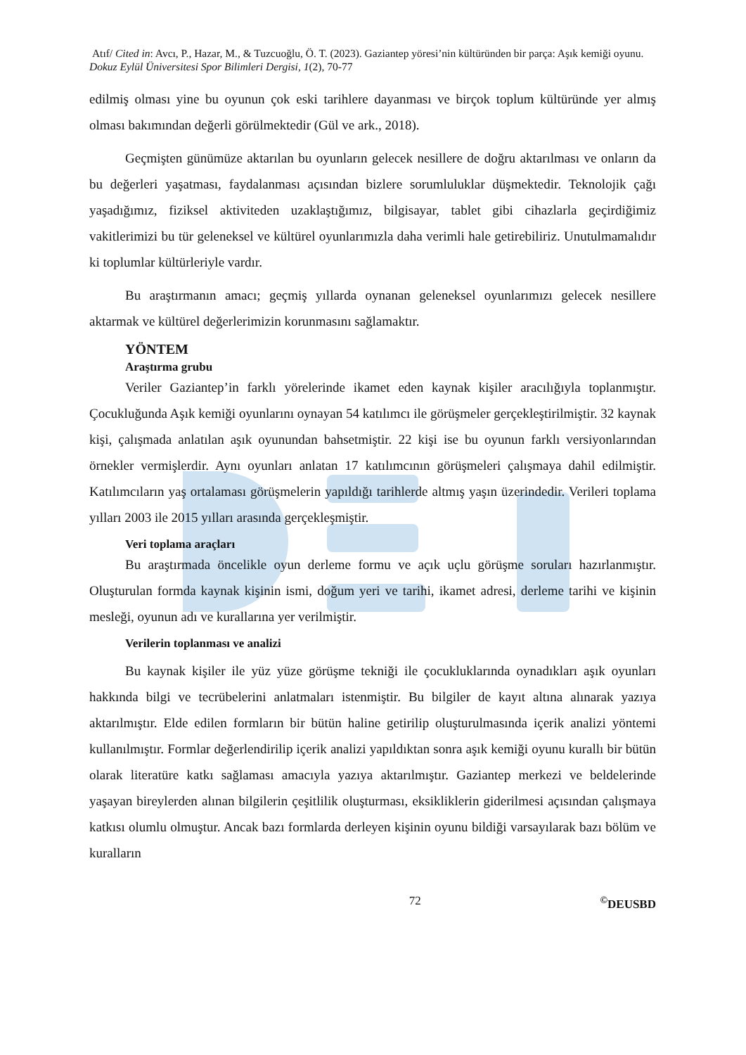Atıf/ Cited in: Avcı, P., Hazar, M., & Tuzcuoğlu, Ö. T. (2023). Gaziantep yöresi’nin kültüründen bir parça: Aşık kemiği oyunu. Dokuz Eylül Üniversitesi Spor Bilimleri Dergisi, 1(2), 70-77
edilmiş olması yine bu oyunun çok eski tarihlere dayanması ve birçok toplum kültüründe yer almış olması bakımından değerli görülmektedir (Gül ve ark., 2018).
Geçmişten günümüze aktarılan bu oyunların gelecek nesillere de doğru aktarılması ve onların da bu değerleri yaşatması, faydalanması açısından bizlere sorumluluklar düşmektedir. Teknolojik çağı yaşadığımız, fiziksel aktiviteden uzaklaştığımız, bilgisayar, tablet gibi cihazlarla geçirdiğimiz vakitlerimizi bu tür geleneksel ve kültürel oyunlarımızla daha verimli hale getirebiliriz. Unutulmamalıdır ki toplumlar kültürleriyle vardır.
Bu araştırmanın amacı; geçmiş yıllarda oynanan geleneksel oyunlarımızı gelecek nesillere aktarmak ve kültürel değerlerimizin korunmasını sağlamaktır.
YÖNTEM
Araştırma grubu
Veriler Gaziantep’in farklı yörelerinde ikamet eden kaynak kişiler aracılığıyla toplanmıştır. Çocukluğunda Aşık kemiği oyunlarını oynayan 54 katılımcı ile görüşmeler gerçekleştirilmiştir. 32 kaynak kişi, çalışmada anlatılan aşık oyunundan bahsetmiştir. 22 kişi ise bu oyunun farklı versiyonlarından örnekler vermişlerdir. Aynı oyunları anlatan 17 katılımcının görüşmeleri çalışmaya dahil edilmiştir. Katılımcıların yaş ortalaması görüşmelerin yapıldığı tarihlerde altmış yaşın üzerindedir. Verileri toplama yılları 2003 ile 2015 yılları arasında gerçekleşmiştir.
Veri toplama araçları
Bu araştırmada öncelikle oyun derleme formu ve açık uçlu görüşme soruları hazırlanmıştır. Oluşturulan formda kaynak kişinin ismi, doğum yeri ve tarihi, ikamet adresi, derleme tarihi ve kişinin mesleği, oyunun adı ve kurallarına yer verilmiştir.
Verilerin toplanması ve analizi
Bu kaynak kişiler ile yüz yüze görüşme tekniği ile çocukluklarında oynadıkları aşık oyunları hakkında bilgi ve tecrübelerini anlatmaları istenmiştir. Bu bilgiler de kayıt altına alınarak yazıya aktarılmıştır. Elde edilen formların bir bütün haline getirilip oluşturulmasında içerik analizi yöntemi kullanılmıştır. Formlar değerlendirilip içerik analizi yapıldıktan sonra aşık kemiği oyunu kurallı bir bütün olarak literatüre katkı sağlaması amacıyla yazıya aktarılmıştır. Gaziantep merkezi ve beldelerinde yaşayan bireylerden alınan bilgilerin çeşitlilik oluşturması, eksikliklerin giderilmesi açısından çalışmaya katkısı olumlu olmuştur. Ancak bazı formlarda derleyen kişinin oyunu bildiği varsayılarak bazı bölüm ve kuralların
72<sup>©</sup>DEUSBD